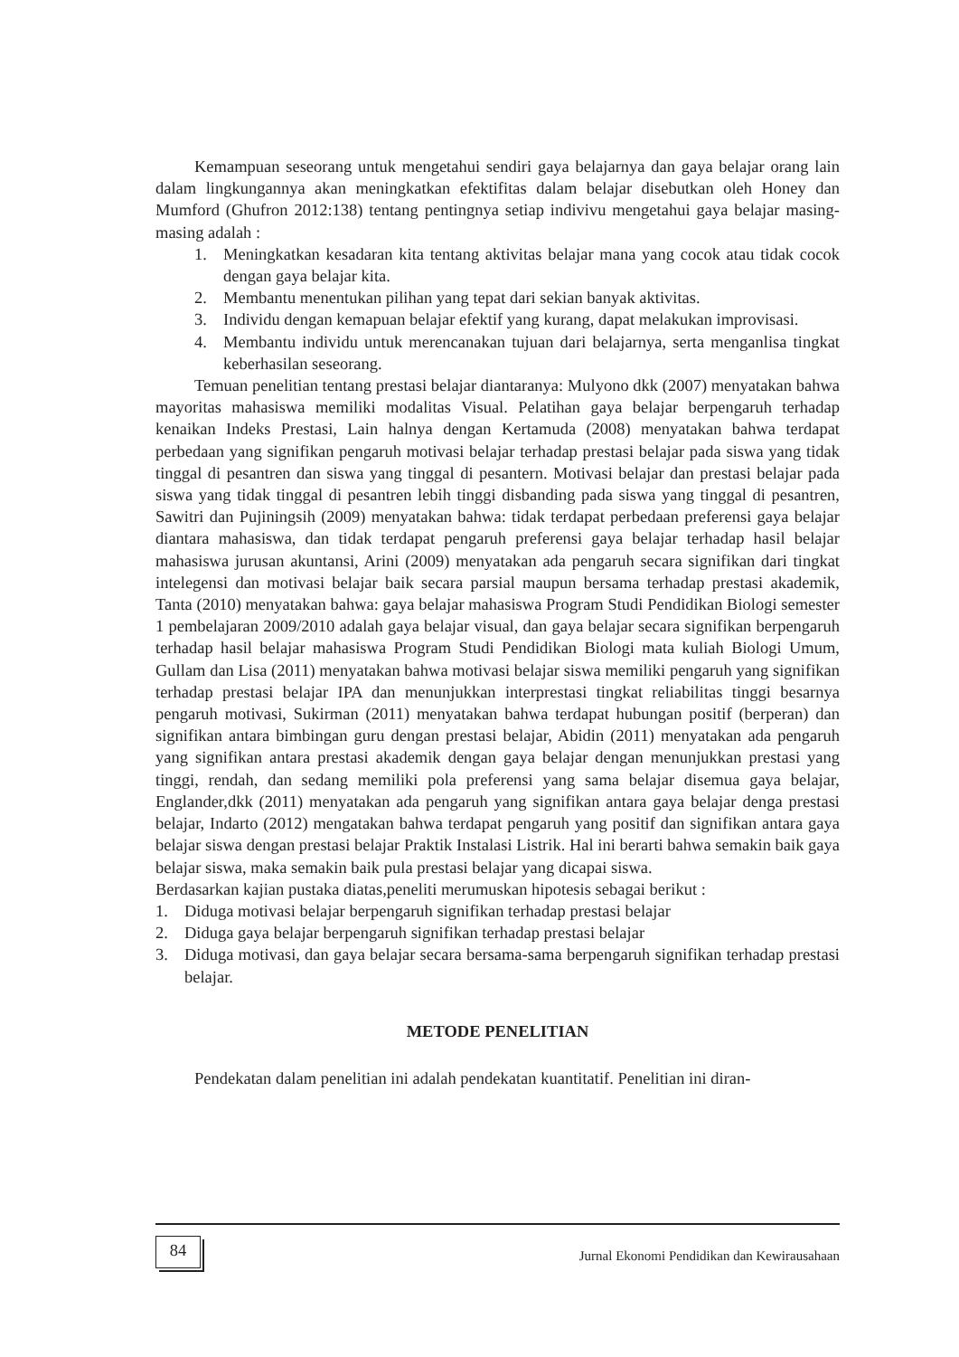Kemampuan seseorang untuk mengetahui sendiri gaya belajarnya dan gaya belajar orang lain dalam lingkungannya akan meningkatkan efektifitas dalam belajar disebutkan oleh Honey dan Mumford (Ghufron 2012:138) tentang pentingnya setiap indivivu mengetahui gaya belajar masing-masing adalah :
1. Meningkatkan kesadaran kita tentang aktivitas belajar mana yang cocok atau tidak cocok dengan gaya belajar kita.
2. Membantu menentukan pilihan yang tepat dari sekian banyak aktivitas.
3. Individu dengan kemapuan belajar efektif yang kurang, dapat melakukan improvisasi.
4. Membantu individu untuk merencanakan tujuan dari belajarnya, serta menganlisa tingkat keberhasilan seseorang.
Temuan penelitian tentang prestasi belajar diantaranya: Mulyono dkk (2007) menyatakan bahwa mayoritas mahasiswa memiliki modalitas Visual. Pelatihan gaya belajar berpengaruh terhadap kenaikan Indeks Prestasi, Lain halnya dengan Kertamuda (2008) menyatakan bahwa terdapat perbedaan yang signifikan pengaruh motivasi belajar terhadap prestasi belajar pada siswa yang tidak tinggal di pesantren dan siswa yang tinggal di pesantern. Motivasi belajar dan prestasi belajar pada siswa yang tidak tinggal di pesantren lebih tinggi disbanding pada siswa yang tinggal di pesantren, Sawitri dan Pujiningsih (2009) menyatakan bahwa: tidak terdapat perbedaan preferensi gaya belajar diantara mahasiswa, dan tidak terdapat pengaruh preferensi gaya belajar terhadap hasil belajar mahasiswa jurusan akuntansi, Arini (2009) menyatakan ada pengaruh secara signifikan dari tingkat intelegensi dan motivasi belajar baik secara parsial maupun bersama terhadap prestasi akademik, Tanta (2010) menyatakan bahwa: gaya belajar mahasiswa Program Studi Pendidikan Biologi semester 1 pembelajaran 2009/2010 adalah gaya belajar visual, dan gaya belajar secara signifikan berpengaruh terhadap hasil belajar mahasiswa Program Studi Pendidikan Biologi mata kuliah Biologi Umum, Gullam dan Lisa (2011) menyatakan bahwa motivasi belajar siswa memiliki pengaruh yang signifikan terhadap prestasi belajar IPA dan menunjukkan interprestasi tingkat reliabilitas tinggi besarnya pengaruh motivasi, Sukirman (2011) menyatakan bahwa terdapat hubungan positif (berperan) dan signifikan antara bimbingan guru dengan prestasi belajar, Abidin (2011) menyatakan ada pengaruh yang signifikan antara prestasi akademik dengan gaya belajar dengan menunjukkan prestasi yang tinggi, rendah, dan sedang memiliki pola preferensi yang sama belajar disemua gaya belajar, Englander,dkk (2011) menyatakan ada pengaruh yang signifikan antara gaya belajar denga prestasi belajar, Indarto (2012) mengatakan bahwa terdapat pengaruh yang positif dan signifikan antara gaya belajar siswa dengan prestasi belajar Praktik Instalasi Listrik. Hal ini berarti bahwa semakin baik gaya belajar siswa, maka semakin baik pula prestasi belajar yang dicapai siswa.
Berdasarkan kajian pustaka diatas,peneliti merumuskan hipotesis sebagai berikut :
1. Diduga motivasi belajar berpengaruh signifikan terhadap prestasi belajar
2. Diduga gaya belajar berpengaruh signifikan terhadap prestasi belajar
3. Diduga motivasi, dan gaya belajar secara bersama-sama berpengaruh signifikan terhadap prestasi belajar.
METODE PENELITIAN
Pendekatan dalam penelitian ini adalah pendekatan kuantitatif. Penelitian ini diran-
84
Jurnal Ekonomi Pendidikan dan Kewirausahaan